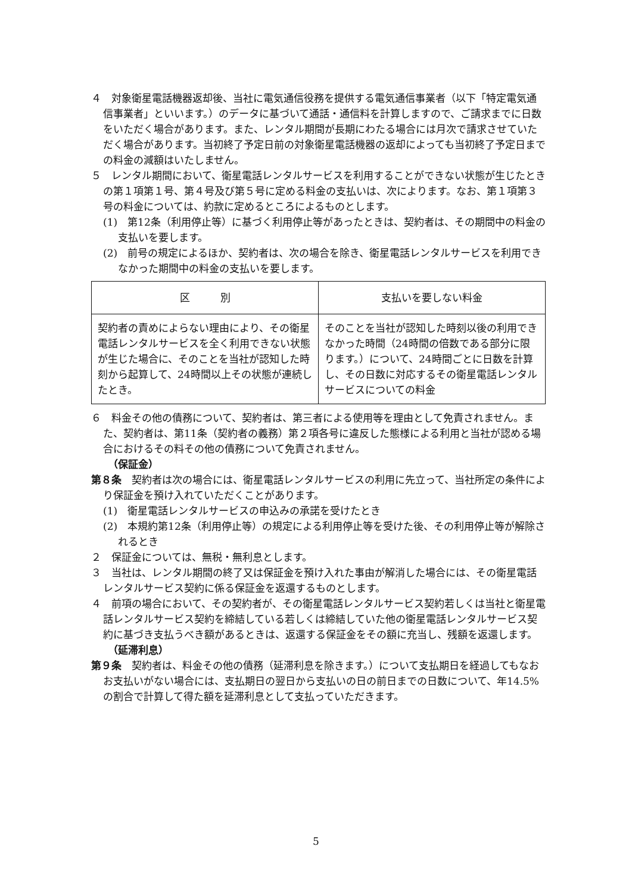４　対象衛星電話機器返却後、当社に電気通信役務を提供する電気通信事業者（以下「特定電気通信事業者」といいます。）のデータに基づいて通話・通信料を計算しますので、ご請求までに日数をいただく場合があります。また、レンタル期間が長期にわたる場合には月次で請求させていただく場合があります。当初終了予定日前の対象衛星電話機器の返却によっても当初終了予定日までの料金の減額はいたしません。
５　レンタル期間において、衛星電話レンタルサービスを利用することができない状態が生じたときの第１項第１号、第４号及び第５号に定める料金の支払いは、次によります。なお、第１項第３号の料金については、約款に定めるところによるものとします。
(1)　第12条（利用停止等）に基づく利用停止等があったときは、契約者は、その期間中の料金の支払いを要します。
(2)　前号の規定によるほか、契約者は、次の場合を除き、衛星電話レンタルサービスを利用できなかった期間中の料金の支払いを要します。
| 区 別 | 支払いを要しない料金 |
| --- | --- |
| 契約者の責めによらない理由により、その衛星電話レンタルサービスを全く利用できない状態が生じた場合に、そのことを当社が認知した時刻から起算して、24時間以上その状態が連続したとき。 | そのことを当社が認知した時刻以後の利用できなかった時間（24時間の倍数である部分に限ります。）について、24時間ごとに日数を計算し、その日数に対応するその衛星電話レンタルサービスについての料金 |
６　料金その他の債務について、契約者は、第三者による使用等を理由として免責されません。また、契約者は、第11条（契約者の義務）第２項各号に違反した態様による利用と当社が認める場合におけるその料その他の債務について免責されません。
（保証金）
第８条　契約者は次の場合には、衛星電話レンタルサービスの利用に先立って、当社所定の条件により保証金を預け入れていただくことがあります。
(1)　衛星電話レンタルサービスの申込みの承諾を受けたとき
(2)　本規約第12条（利用停止等）の規定による利用停止等を受けた後、その利用停止等が解除されるとき
２　保証金については、無税・無利息とします。
３　当社は、レンタル期間の終了又は保証金を預け入れた事由が解消した場合には、その衛星電話レンタルサービス契約に係る保証金を返還するものとします。
４　前項の場合において、その契約者が、その衛星電話レンタルサービス契約若しくは当社と衛星電話レンタルサービス契約を締結している若しくは締結していた他の衛星電話レンタルサービス契約に基づき支払うべき額があるときは、返還する保証金をその額に充当し、残額を返還します。
（延滞利息）
第９条　契約者は、料金その他の債務（延滞利息を除きます。）について支払期日を経過してもなおお支払いがない場合には、支払期日の翌日から支払いの日の前日までの日数について、年14.5%の割合で計算して得た額を延滞利息として支払っていただきます。
5